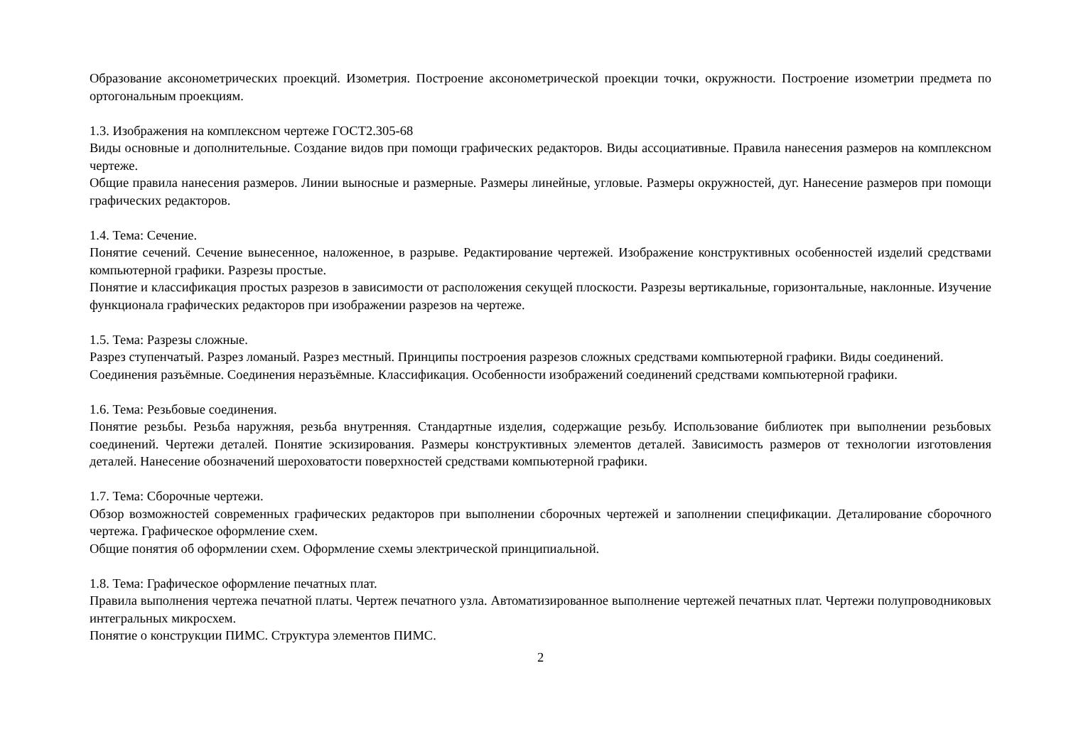Образование аксонометрических проекций. Изометрия. Построение аксонометрической проекции точки, окружности. Построение изометрии предмета по ортогональным проекциям.
1.3. Изображения на комплексном чертеже ГОСТ2.305-68
Виды основные и дополнительные. Создание видов при помощи графических редакторов. Виды ассоциативные. Правила нанесения размеров на комплексном чертеже.
Общие правила нанесения размеров. Линии выносные и размерные. Размеры линейные, угловые. Размеры окружностей, дуг. Нанесение размеров при помощи графических редакторов.
1.4. Тема: Сечение.
Понятие сечений. Сечение вынесенное, наложенное, в разрыве. Редактирование чертежей. Изображение конструктивных особенностей изделий средствами компьютерной графики. Разрезы простые.
Понятие и классификация простых разрезов в зависимости от расположения секущей плоскости. Разрезы вертикальные, горизонтальные, наклонные. Изучение функционала графических редакторов при изображении разрезов на чертеже.
1.5. Тема: Разрезы сложные.
Разрез ступенчатый. Разрез ломаный. Разрез местный. Принципы построения разрезов сложных средствами компьютерной графики. Виды соединений.
Соединения разъёмные. Соединения неразъёмные. Классификация. Особенности изображений соединений средствами компьютерной графики.
1.6. Тема: Резьбовые соединения.
Понятие резьбы. Резьба наружняя, резьба внутренняя. Стандартные изделия, содержащие резьбу. Использование библиотек при выполнении резьбовых соединений. Чертежи деталей. Понятие эскизирования. Размеры конструктивных элементов деталей. Зависимость размеров от технологии изготовления деталей. Нанесение обозначений шероховатости поверхностей средствами компьютерной графики.
1.7. Тема: Сборочные чертежи.
Обзор возможностей современных графических редакторов при выполнении сборочных чертежей и заполнении спецификации. Деталирование сборочного чертежа. Графическое оформление схем.
Общие понятия об оформлении схем. Оформление схемы электрической принципиальной.
1.8. Тема: Графическое оформление печатных плат.
Правила выполнения чертежа печатной платы. Чертеж печатного узла. Автоматизированное выполнение чертежей печатных плат. Чертежи полупроводниковых интегральных микросхем.
Понятие о конструкции ПИМС. Структура элементов ПИМС.
2